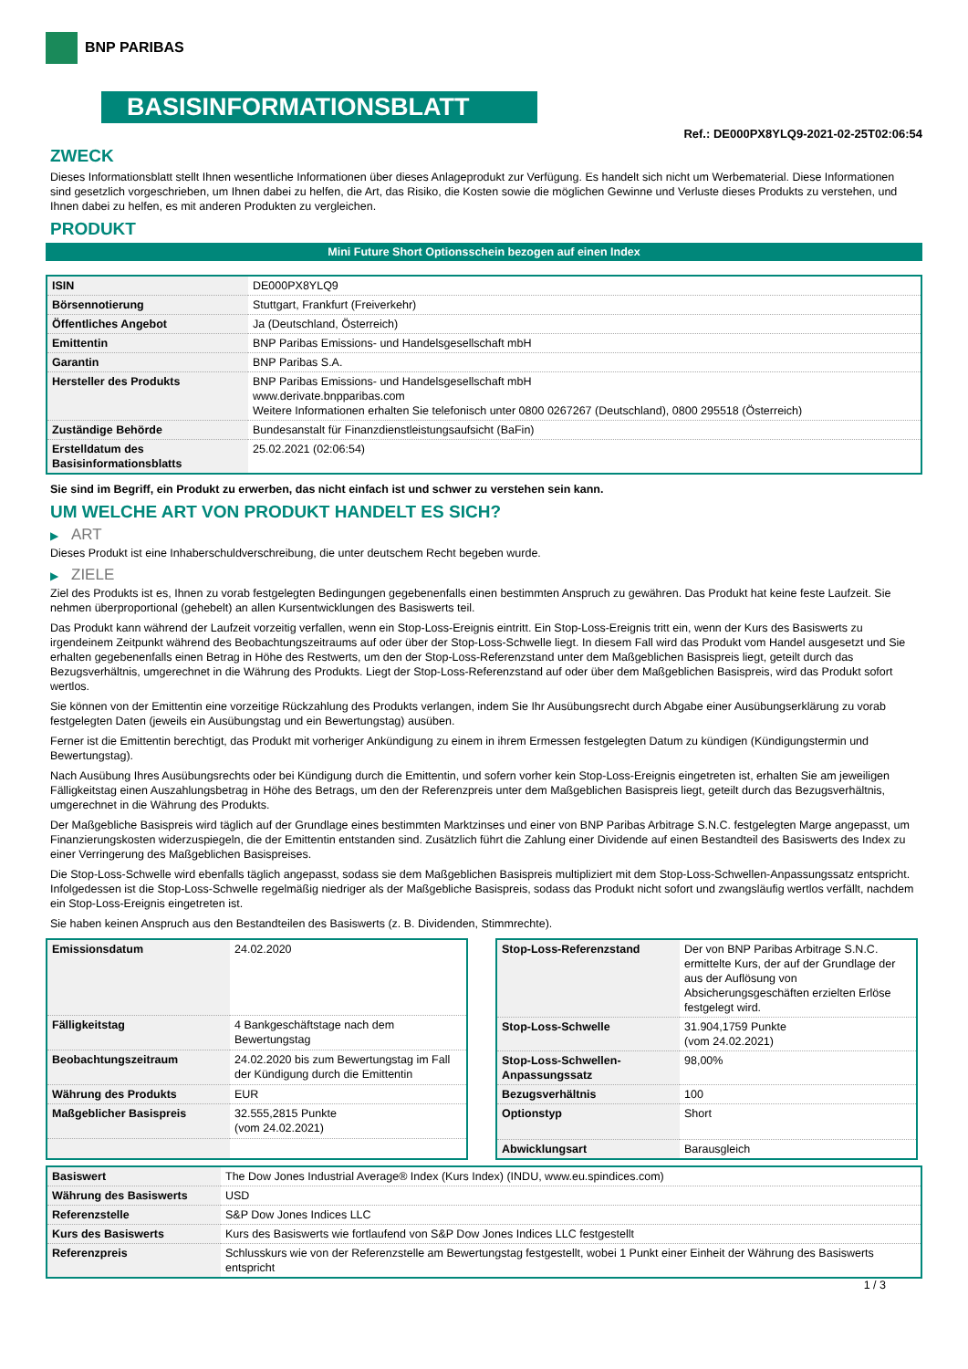BNP PARIBAS
BASISINFORMATIONSBLATT
Ref.: DE000PX8YLQ9-2021-02-25T02:06:54
ZWECK
Dieses Informationsblatt stellt Ihnen wesentliche Informationen über dieses Anlageprodukt zur Verfügung. Es handelt sich nicht um Werbematerial. Diese Informationen sind gesetzlich vorgeschrieben, um Ihnen dabei zu helfen, die Art, das Risiko, die Kosten sowie die möglichen Gewinne und Verluste dieses Produkts zu verstehen, und Ihnen dabei zu helfen, es mit anderen Produkten zu vergleichen.
PRODUKT
Mini Future Short Optionsschein bezogen auf einen Index
| ISIN | DE000PX8YLQ9 |
| Börsennotierung | Stuttgart, Frankfurt (Freiverkehr) |
| Öffentliches Angebot | Ja (Deutschland, Österreich) |
| Emittentin | BNP Paribas Emissions- und Handelsgesellschaft mbH |
| Garantin | BNP Paribas S.A. |
| Hersteller des Produkts | BNP Paribas Emissions- und Handelsgesellschaft mbH www.derivate.bnpparibas.com Weitere Informationen erhalten Sie telefonisch unter 0800 0267267 (Deutschland), 0800 295518 (Österreich) |
| Zuständige Behörde | Bundesanstalt für Finanzdienstleistungsaufsicht (BaFin) |
| Erstelldatum des Basisinformationsblatts | 25.02.2021 (02:06:54) |
Sie sind im Begriff, ein Produkt zu erwerben, das nicht einfach ist und schwer zu verstehen sein kann.
UM WELCHE ART VON PRODUKT HANDELT ES SICH?
▶ ART
Dieses Produkt ist eine Inhaberschuldverschreibung, die unter deutschem Recht begeben wurde.
▶ ZIELE
Ziel des Produkts ist es, Ihnen zu vorab festgelegten Bedingungen gegebenenfalls einen bestimmten Anspruch zu gewähren. Das Produkt hat keine feste Laufzeit. Sie nehmen überproportional (gehebelt) an allen Kursentwicklungen des Basiswerts teil.
Das Produkt kann während der Laufzeit vorzeitig verfallen, wenn ein Stop-Loss-Ereignis eintritt. Ein Stop-Loss-Ereignis tritt ein, wenn der Kurs des Basiswerts zu irgendeinem Zeitpunkt während des Beobachtungszeitraums auf oder über der Stop-Loss-Schwelle liegt. In diesem Fall wird das Produkt vom Handel ausgesetzt und Sie erhalten gegebenenfalls einen Betrag in Höhe des Restwerts, um den der Stop-Loss-Referenzstand unter dem Maßgeblichen Basispreis liegt, geteilt durch das Bezugsverhältnis, umgerechnet in die Währung des Produkts. Liegt der Stop-Loss-Referenzstand auf oder über dem Maßgeblichen Basispreis, wird das Produkt sofort wertlos.
Sie können von der Emittentin eine vorzeitige Rückzahlung des Produkts verlangen, indem Sie Ihr Ausübungsrecht durch Abgabe einer Ausübungserklärung zu vorab festgelegten Daten (jeweils ein Ausübungstag und ein Bewertungstag) ausüben.
Ferner ist die Emittentin berechtigt, das Produkt mit vorheriger Ankündigung zu einem in ihrem Ermessen festgelegten Datum zu kündigen (Kündigungstermin und Bewertungstag).
Nach Ausübung Ihres Ausübungsrechts oder bei Kündigung durch die Emittentin, und sofern vorher kein Stop-Loss-Ereignis eingetreten ist, erhalten Sie am jeweiligen Fälligkeitstag einen Auszahlungsbetrag in Höhe des Betrags, um den der Referenzpreis unter dem Maßgeblichen Basispreis liegt, geteilt durch das Bezugsverhältnis, umgerechnet in die Währung des Produkts.
Der Maßgebliche Basispreis wird täglich auf der Grundlage eines bestimmten Marktzinses und einer von BNP Paribas Arbitrage S.N.C. festgelegten Marge angepasst, um Finanzierungskosten widerzuspiegeln, die der Emittentin entstanden sind. Zusätzlich führt die Zahlung einer Dividende auf einen Bestandteil des Basiswerts des Index zu einer Verringerung des Maßgeblichen Basispreises.
Die Stop-Loss-Schwelle wird ebenfalls täglich angepasst, sodass sie dem Maßgeblichen Basispreis multipliziert mit dem Stop-Loss-Schwellen-Anpassungssatz entspricht. Infolgedessen ist die Stop-Loss-Schwelle regelmäßig niedriger als der Maßgebliche Basispreis, sodass das Produkt nicht sofort und zwangsläufig wertlos verfällt, nachdem ein Stop-Loss-Ereignis eingetreten ist.
Sie haben keinen Anspruch aus den Bestandteilen des Basiswerts (z. B. Dividenden, Stimmrechte).
| Emissionsdatum | 24.02.2020 |
| Fälligkeitstag | 4 Bankgeschäftstage nach dem Bewertungstag |
| Beobachtungszeitraum | 24.02.2020 bis zum Bewertungstag im Fall der Kündigung durch die Emittentin |
| Währung des Produkts | EUR |
| Maßgeblicher Basispreis | 32.555,2815 Punkte (vom 24.02.2021) |
| Stop-Loss-Referenzstand | Der von BNP Paribas Arbitrage S.N.C. ermittelte Kurs, der auf der Grundlage der aus der Auflösung von Absicherungsgeschäften erzielten Erlöse festgelegt wird. |
| Stop-Loss-Schwelle | 31.904,1759 Punkte (vom 24.02.2021) |
| Stop-Loss-Schwellen-Anpassungssatz | 98,00% |
| Bezugsverhältnis | 100 |
| Optionstyp | Short |
| Abwicklungsart | Barausgleich |
| Basiswert | The Dow Jones Industrial Average® Index (Kurs Index) (INDU, www.eu.spindices.com) |
| Währung des Basiswerts | USD |
| Referenzstelle | S&P Dow Jones Indices LLC |
| Kurs des Basiswerts | Kurs des Basiswerts wie fortlaufend von S&P Dow Jones Indices LLC festgestellt |
| Referenzpreis | Schlusskurs wie von der Referenzstelle am Bewertungstag festgestellt, wobei 1 Punkt einer Einheit der Währung des Basiswerts entspricht |
1 / 3